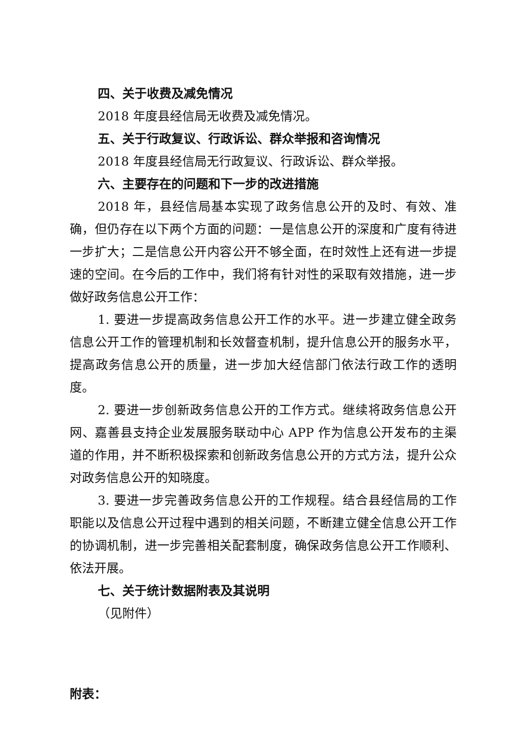四、关于收费及减免情况
2018 年度县经信局无收费及减免情况。
五、关于行政复议、行政诉讼、群众举报和咨询情况
2018 年度县经信局无行政复议、行政诉讼、群众举报。
六、主要存在的问题和下一步的改进措施
2018 年，县经信局基本实现了政务信息公开的及时、有效、准确，但仍存在以下两个方面的问题：一是信息公开的深度和广度有待进一步扩大；二是信息公开内容公开不够全面，在时效性上还有进一步提速的空间。在今后的工作中，我们将有针对性的采取有效措施，进一步做好政务信息公开工作：
1. 要进一步提高政务信息公开工作的水平。进一步建立健全政务信息公开工作的管理机制和长效督查机制，提升信息公开的服务水平，提高政务信息公开的质量，进一步加大经信部门依法行政工作的透明度。
2. 要进一步创新政务信息公开的工作方式。继续将政务信息公开网、嘉善县支持企业发展服务联动中心 APP 作为信息公开发布的主渠道的作用，并不断积极探索和创新政务信息公开的方式方法，提升公众对政务信息公开的知晓度。
3. 要进一步完善政务信息公开的工作规程。结合县经信局的工作职能以及信息公开过程中遇到的相关问题，不断建立健全信息公开工作的协调机制，进一步完善相关配套制度，确保政务信息公开工作顺利、依法开展。
七、关于统计数据附表及其说明
（见附件）
附表：